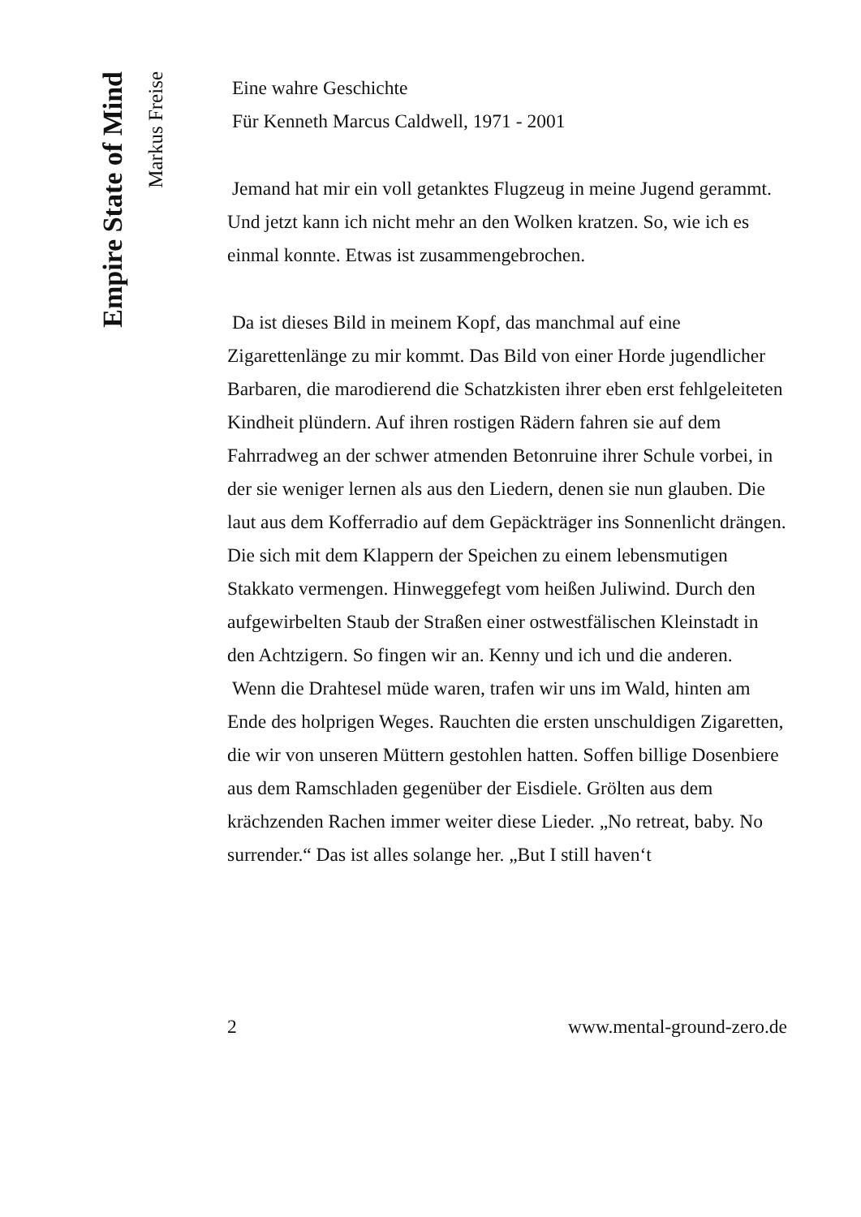Empire State of Mind
Markus Freise
Eine wahre Geschichte
Für Kenneth Marcus Caldwell, 1971 - 2001
Jemand hat mir ein voll getanktes Flugzeug in meine Jugend gerammt. Und jetzt kann ich nicht mehr an den Wolken kratzen. So, wie ich es einmal konnte. Etwas ist zusammengebrochen.
Da ist dieses Bild in meinem Kopf, das manchmal auf eine Zigarettenlänge zu mir kommt. Das Bild von einer Horde jugendlicher Barbaren, die marodierend die Schatzkisten ihrer eben erst fehlgeleiteten Kindheit plündern. Auf ihren rostigen Rädern fahren sie auf dem Fahrradweg an der schwer atmenden Betonruine ihrer Schule vorbei, in der sie weniger lernen als aus den Liedern, denen sie nun glauben. Die laut aus dem Kofferradio auf dem Gepäckträger ins Sonnenlicht drängen. Die sich mit dem Klappern der Speichen zu einem lebensmutigen Stakkato vermengen. Hinweggefegt vom heißen Juliwind. Durch den aufgewirbelten Staub der Straßen einer ostwestfälischen Kleinstadt in den Achtzigern. So fingen wir an. Kenny und ich und die anderen.
Wenn die Drahtesel müde waren, trafen wir uns im Wald, hinten am Ende des holprigen Weges. Rauchten die ersten unschuldigen Zigaretten, die wir von unseren Müttern gestohlen hatten. Soffen billige Dosenbiere aus dem Ramschladen gegenüber der Eisdiele. Grölten aus dem krächzenden Rachen immer weiter diese Lieder. „No retreat, baby. No surrender.“ Das ist alles solange her. „But I still haven‘t
2 www.mental-ground-zero.de